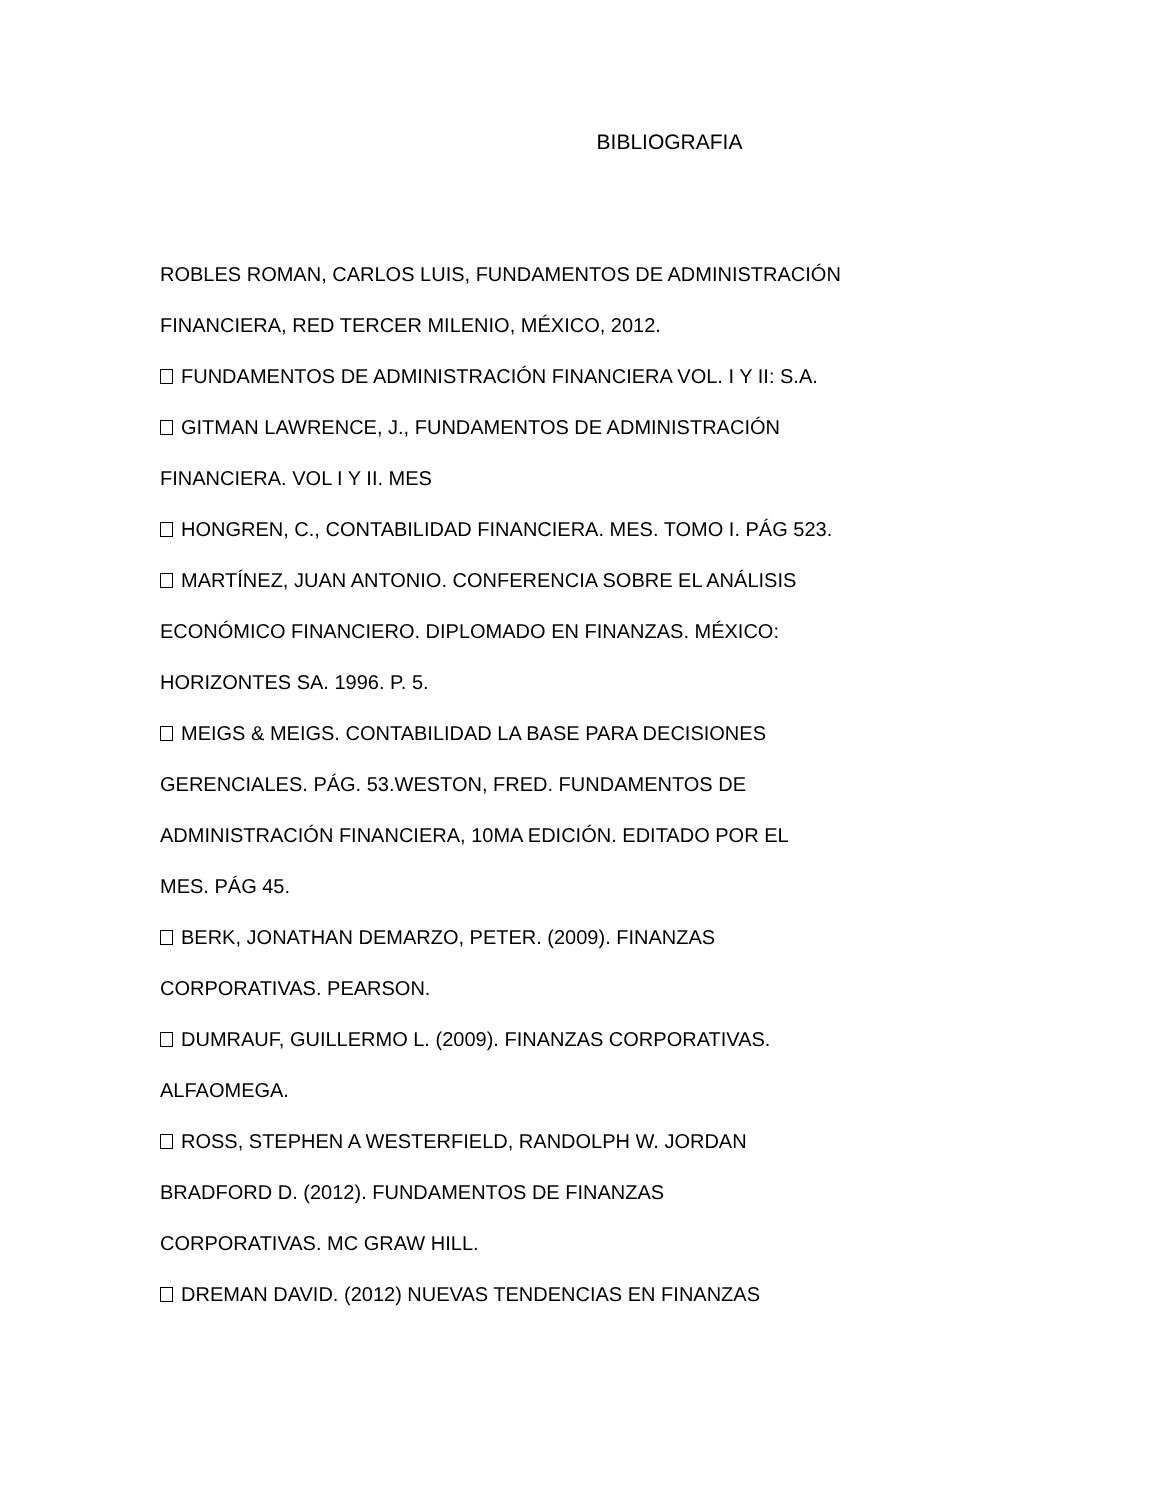BIBLIOGRAFIA
ROBLES ROMAN, CARLOS LUIS, FUNDAMENTOS DE ADMINISTRACIÓN
FINANCIERA, RED TERCER MILENIO, MÉXICO, 2012.
FUNDAMENTOS DE ADMINISTRACIÓN FINANCIERA VOL. I Y II: S.A.
GITMAN LAWRENCE, J., FUNDAMENTOS DE ADMINISTRACIÓN
FINANCIERA. VOL I Y II. MES
HONGREN, C., CONTABILIDAD FINANCIERA. MES. TOMO I. PÁG 523.
MARTÍNEZ, JUAN ANTONIO. CONFERENCIA SOBRE EL ANÁLISIS
ECONÓMICO FINANCIERO. DIPLOMADO EN FINANZAS. MÉXICO:
HORIZONTES SA. 1996. P. 5.
MEIGS & MEIGS. CONTABILIDAD LA BASE PARA DECISIONES
GERENCIALES. PÁG. 53.WESTON, FRED. FUNDAMENTOS DE
ADMINISTRACIÓN FINANCIERA, 10MA EDICIÓN. EDITADO POR EL
MES. PÁG 45.
BERK, JONATHAN DEMARZO, PETER. (2009). FINANZAS
CORPORATIVAS. PEARSON.
DUMRAUF, GUILLERMO L. (2009). FINANZAS CORPORATIVAS.
ALFAOMEGA.
ROSS, STEPHEN A WESTERFIELD, RANDOLPH W. JORDAN
BRADFORD D. (2012). FUNDAMENTOS DE FINANZAS
CORPORATIVAS. MC GRAW HILL.
DREMAN DAVID. (2012) NUEVAS TENDENCIAS EN FINANZAS